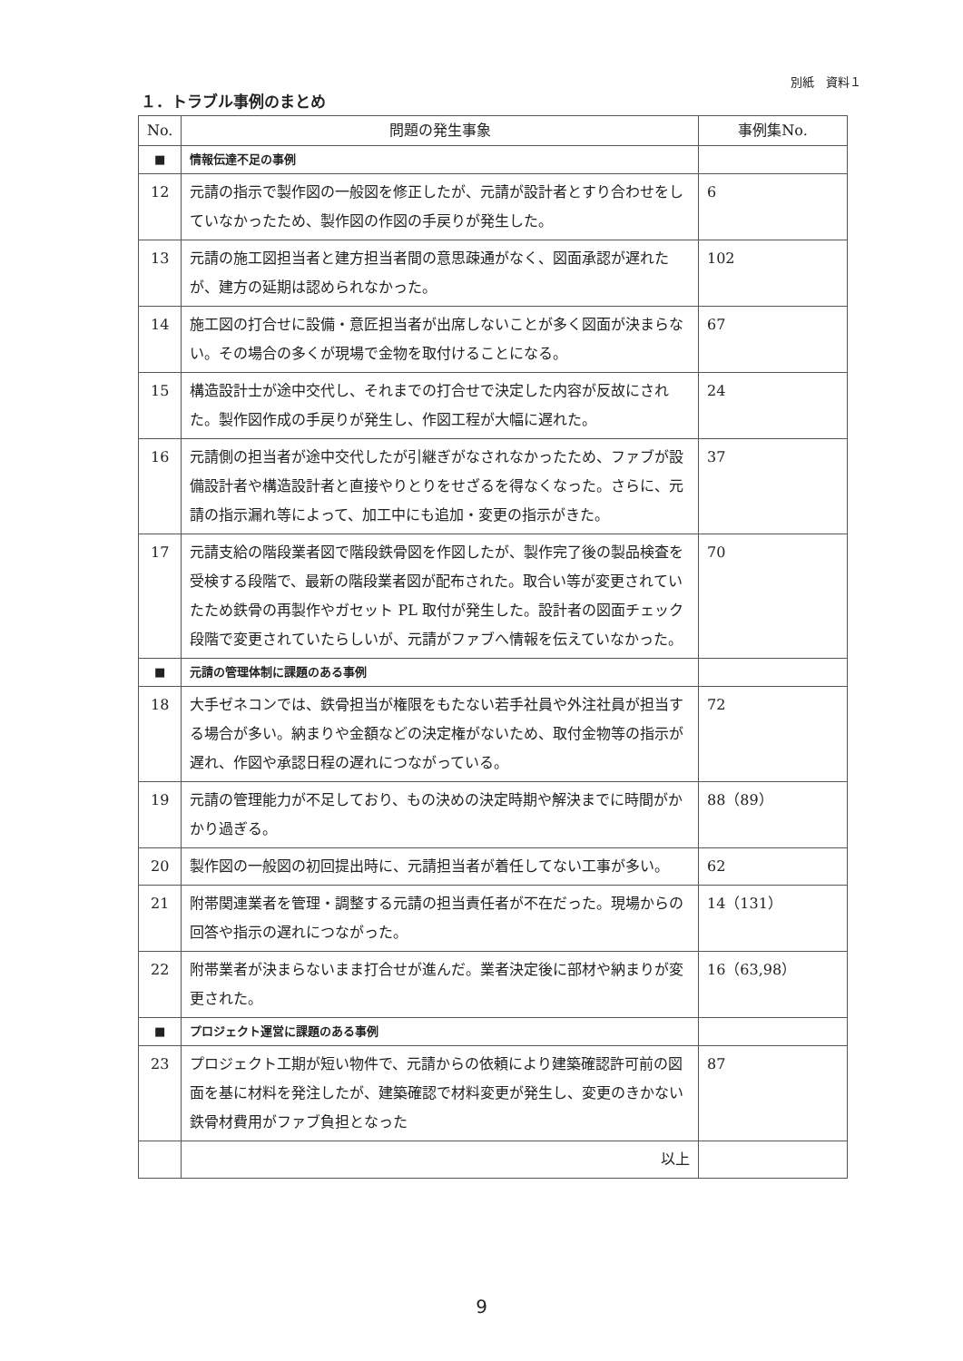別紙　資料１
１．トラブル事例のまとめ
| No. | 問題の発生事象 | 事例集No. |
| --- | --- | --- |
| ■ | 情報伝達不足の事例 | |
| 12 | 元請の指示で製作図の一般図を修正したが、元請が設計者とすり合わせをしていなかったため、製作図の作図の手戻りが発生した。 | 6 |
| 13 | 元請の施工図担当者と建方担当者間の意思疎通がなく、図面承認が遅れたが、建方の延期は認められなかった。 | 102 |
| 14 | 施工図の打合せに設備・意匠担当者が出席しないことが多く図面が決まらない。その場合の多くが現場で金物を取付けることになる。 | 67 |
| 15 | 構造設計士が途中交代し、それまでの打合せで決定した内容が反故にされた。製作図作成の手戻りが発生し、作図工程が大幅に遅れた。 | 24 |
| 16 | 元請側の担当者が途中交代したが引継ぎがなされなかったため、ファブが設備設計者や構造設計者と直接やりとりをせざるを得なくなった。さらに、元請の指示漏れ等によって、加工中にも追加・変更の指示がきた。 | 37 |
| 17 | 元請支給の階段業者図で階段鉄骨図を作図したが、製作完了後の製品検査を受検する段階で、最新の階段業者図が配布された。取合い等が変更されていたため鉄骨の再製作やガセット PL 取付が発生した。設計者の図面チェック段階で変更されていたらしいが、元請がファブへ情報を伝えていなかった。 | 70 |
| ■ | 元請の管理体制に課題のある事例 | |
| 18 | 大手ゼネコンでは、鉄骨担当が権限をもたない若手社員や外注社員が担当する場合が多い。納まりや金額などの決定権がないため、取付金物等の指示が遅れ、作図や承認日程の遅れにつながっている。 | 72 |
| 19 | 元請の管理能力が不足しており、もの決めの決定時期や解決までに時間がかかり過ぎる。 | 88（89） |
| 20 | 製作図の一般図の初回提出時に、元請担当者が着任してない工事が多い。 | 62 |
| 21 | 附帯関連業者を管理・調整する元請の担当責任者が不在だった。現場からの回答や指示の遅れにつながった。 | 14（131） |
| 22 | 附帯業者が決まらないまま打合せが進んだ。業者決定後に部材や納まりが変更された。 | 16（63,98） |
| ■ | プロジェクト運営に課題のある事例 | |
| 23 | プロジェクト工期が短い物件で、元請からの依頼により建築確認許可前の図面を基に材料を発注したが、建築確認で材料変更が発生し、変更のきかない鉄骨材費用がファブ負担となった | 87 |
| | 以上 | |
9